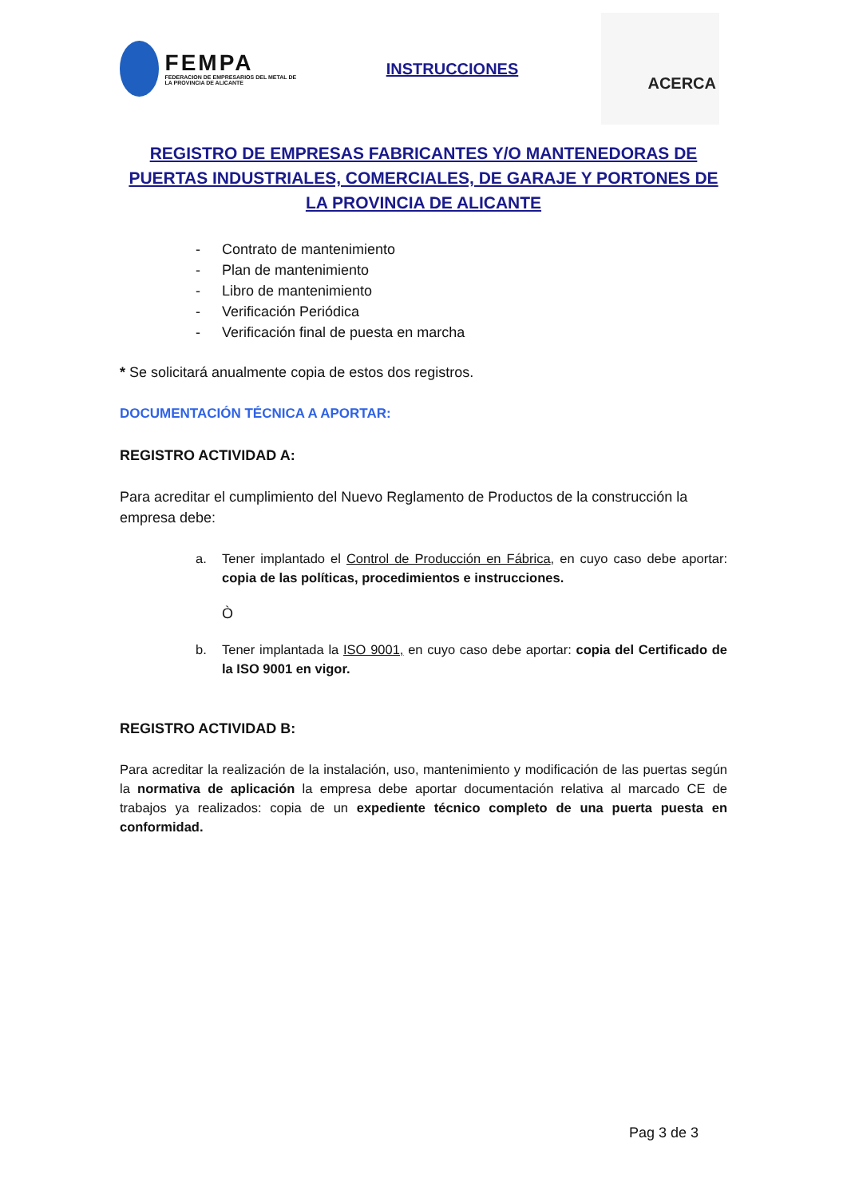FEMPA
FEDERACION DE EMPRESARIOS DEL METAL DE LA PROVINCIA DE ALICANTE
INSTRUCCIONES
ACERCA
REGISTRO DE EMPRESAS FABRICANTES Y/O MANTENEDORAS DE PUERTAS INDUSTRIALES, COMERCIALES, DE GARAJE Y PORTONES DE LA PROVINCIA DE ALICANTE
- Contrato de mantenimiento
- Plan de mantenimiento
- Libro de mantenimiento
- Verificación Periódica
- Verificación final de puesta en marcha
* Se solicitará anualmente copia de estos dos registros.
DOCUMENTACIÓN TÉCNICA A APORTAR:
REGISTRO ACTIVIDAD A:
Para acreditar el cumplimiento del Nuevo Reglamento de Productos de la construcción la empresa debe:
a. Tener implantado el Control de Producción en Fábrica, en cuyo caso debe aportar: copia de las políticas, procedimientos e instrucciones.
Ò
b. Tener implantada la ISO 9001, en cuyo caso debe aportar: copia del Certificado de la ISO 9001 en vigor.
REGISTRO ACTIVIDAD B:
Para acreditar la realización de la instalación, uso, mantenimiento y modificación de las puertas según la normativa de aplicación la empresa debe aportar documentación relativa al marcado CE de trabajos ya realizados: copia de un expediente técnico completo de una puerta puesta en conformidad.
Pag 3 de 3